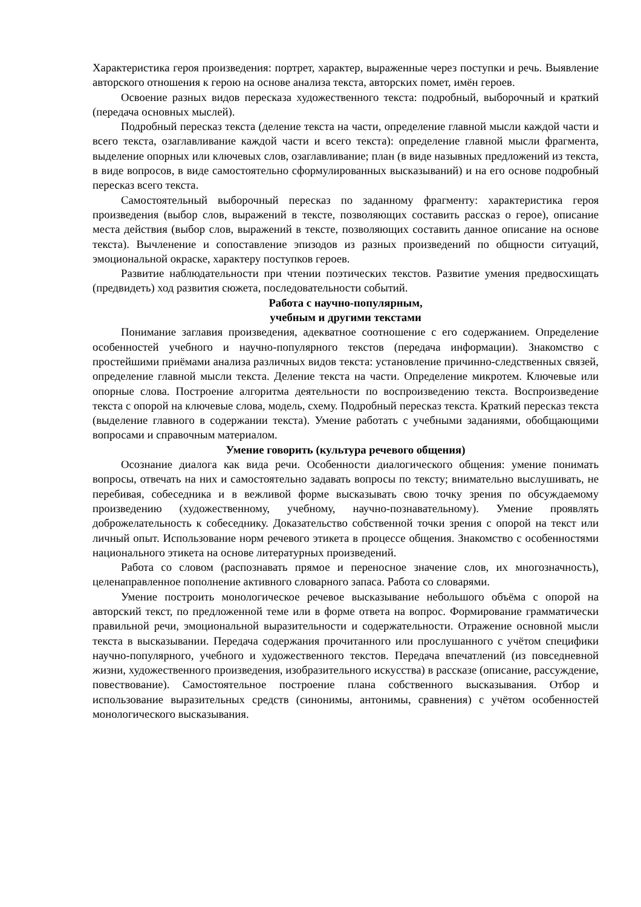Характеристика героя произведения: портрет, характер, выраженные через поступки и речь. Выявление авторского отношения к герою на основе анализа текста, авторских помет, имён героев.
Освоение разных видов пересказа художественного текста: подробный, выборочный и краткий (передача основных мыслей).
Подробный пересказ текста (деление текста на части, определение главной мысли каждой части и всего текста, озаглавливание каждой части и всего текста): определение главной мысли фрагмента, выделение опорных или ключевых слов, озаглавливание; план (в виде назывных предложений из текста, в виде вопросов, в виде самостоятельно сформулированных высказываний) и на его основе подробный пересказ всего текста.
Самостоятельный выборочный пересказ по заданному фрагменту: характеристика героя произведения (выбор слов, выражений в тексте, позволяющих составить рассказ о герое), описание места действия (выбор слов, выражений в тексте, позволяющих составить данное описание на основе текста). Вычленение и сопоставление эпизодов из разных произведений по общности ситуаций, эмоциональной окраске, характеру поступков героев.
Развитие наблюдательности при чтении поэтических текстов. Развитие умения предвосхищать (предвидеть) ход развития сюжета, последовательности событий.
Работа с научно-популярным,
учебным и другими текстами
Понимание заглавия произведения, адекватное соотношение с его содержанием. Определение особенностей учебного и научно-популярного текстов (передача информации). Знакомство с простейшими приёмами анализа различных видов текста: установление причинно-следственных связей, определение главной мысли текста. Деление текста на части. Определение микротем. Ключевые или опорные слова. Построение алгоритма деятельности по воспроизведению текста. Воспроизведение текста с опорой на ключевые слова, модель, схему. Подробный пересказ текста. Краткий пересказ текста (выделение главного в содержании текста). Умение работать с учебными заданиями, обобщающими вопросами и справочным материалом.
Умение говорить (культура речевого общения)
Осознание диалога как вида речи. Особенности диалогического общения: умение понимать вопросы, отвечать на них и самостоятельно задавать вопросы по тексту; внимательно выслушивать, не перебивая, собеседника и в вежливой форме высказывать свою точку зрения по обсуждаемому произведению (художественному, учебному, научно-познавательному). Умение проявлять доброжелательность к собеседнику. Доказательство собственной точки зрения с опорой на текст или личный опыт. Использование норм речевого этикета в процессе общения. Знакомство с особенностями национального этикета на основе литературных произведений.
Работа со словом (распознавать прямое и переносное значение слов, их многозначность), целенаправленное пополнение активного словарного запаса. Работа со словарями.
Умение построить монологическое речевое высказывание небольшого объёма с опорой на авторский текст, по предложенной теме или в форме ответа на вопрос. Формирование грамматически правильной речи, эмоциональной выразительности и содержательности. Отражение основной мысли текста в высказывании. Передача содержания прочитанного или прослушанного с учётом специфики научно-популярного, учебного и художественного текстов. Передача впечатлений (из повседневной жизни, художественного произведения, изобразительного искусства) в рассказе (описание, рассуждение, повествование). Самостоятельное построение плана собственного высказывания. Отбор и использование выразительных средств (синонимы, антонимы, сравнения) с учётом особенностей монологического высказывания.